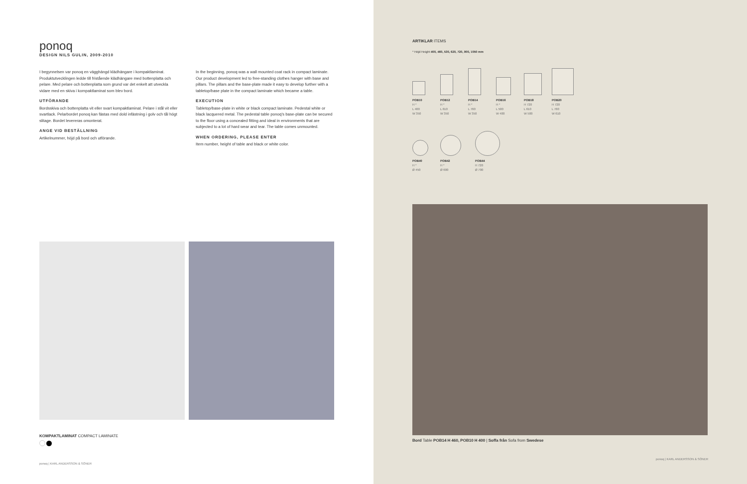ponoq
DESIGN NILS GULIN, 2009-2010
I begynnelsen var ponoq en vägghängd klädhängare i kompaktlaminat. Produktutvecklingen ledde till fristående klädhängare med bottenplatta och pelare. Med pelare och bottenplatta som grund var det enkelt att utveckla vidare med en skiva i kompaktlaminat som blev bord.
UTFÖRANDE
Bordsskiva och bottenplatta vit eller svart kompaktlaminat. Pelare i stål vit eller svartlack. Pelarbordet ponoq kan fästas med dold infästning i golv och tål högt slitage. Bordet levereras omonterat.
ANGE VID BESTÄLLNING
Artikelnummer, höjd på bord och utförande.
In the beginning, ponoq was a wall mounted coat rack in compact laminate. Our product development led to free-standing clothes hanger with base and pillars. The pillars and the base-plate made it easy to develop further with a tabletop/base plate in the compact laminate which became a table.
EXECUTION
Tabletop/base-plate in white or black compact laminate. Pedestal white or black lacquered metal. The pedestal table ponoq's base-plate can be secured to the floor using a concealed fitting and ideal in environments that are subjected to a lot of hard wear and tear. The table comes unmounted.
WHEN ORDERING, PLEASE ENTER
Item number, height of table and black or white color.
KOMPAKTLAMINAT COMPACT LAMINATE
ponoq | KARL ANDERSSON & SÖNER
ARTIKLAR ITEMS
* Höjd Height 400, 460, 530, 620, 720, 900, 1050 mm
POB10
H *
L 400
W 350
POB12
H *
L 610
W 350
POB14
H *
L 760
W 350
POB16
H *
L 500
W 400
POB18
H 720
L 610
W 500
POB20
H 720
L 760
W 610
POB40
H *
Ø 450
POB42
H *
Ø 600
POB44
H 720
Ø 700
Bord Table POB14 H 460, POB10 H 400 | Soffa från Sofa from Swedese
ponoq | KARL ANDERSSON & SÖNER